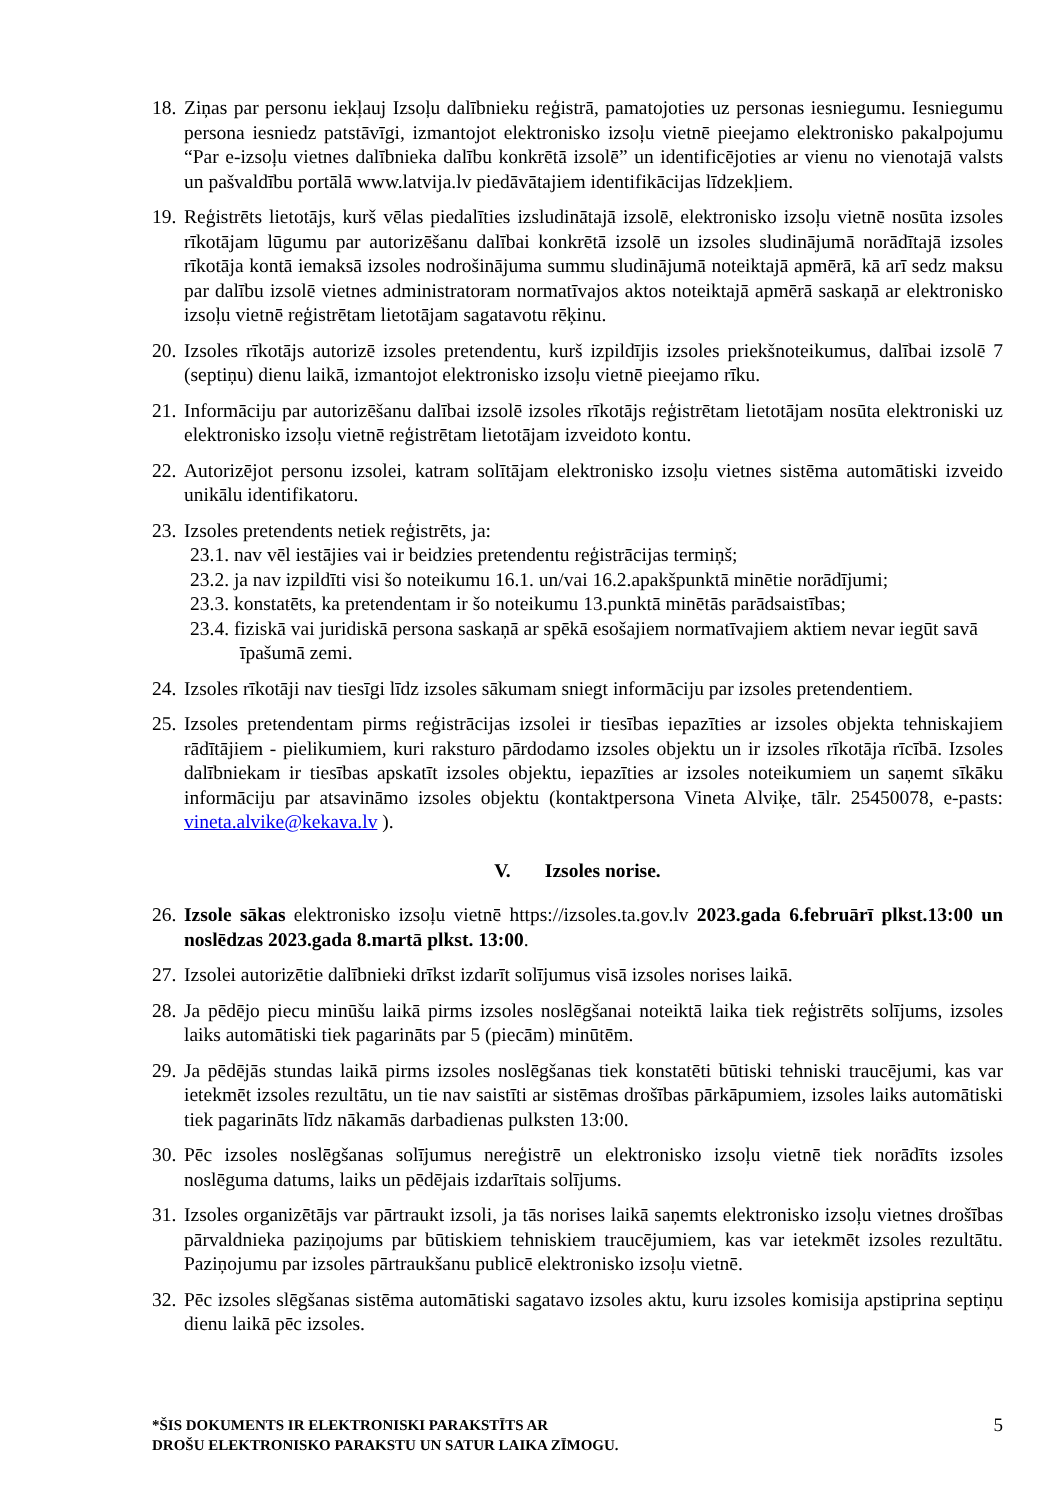18. Ziņas par personu iekļauj Izsoļu dalībnieku reģistrā, pamatojoties uz personas iesniegumu. Iesniegumu persona iesniedz patstāvīgi, izmantojot elektronisko izsoļu vietnē pieejamo elektronisko pakalpojumu “Par e-izsoļu vietnes dalībnieka dalību konkrētā izsolē” un identificējoties ar vienu no vienotajā valsts un pašvaldību portālā www.latvija.lv piedāvātajiem identifikācijas līdzekļiem.
19. Reģistrēts lietotājs, kurš vēlas piedalīties izsludinātajā izsolē, elektronisko izsoļu vietnē nosūta izsoles rīkotājam lūgumu par autorizēšanu dalībai konkrētā izsolē un izsoles sludinājumā norādītajā izsoles rīkotāja kontā iemaksā izsoles nodrošinājuma summu sludinājumā noteiktajā apmērā, kā arī sedz maksu par dalību izsolē vietnes administratoram normatīvajos aktos noteiktajā apmērā saskaņā ar elektronisko izsoļu vietnē reģistrētam lietotājam sagatavotu rēķinu.
20. Izsoles rīkotājs autorizē izsoles pretendentu, kurš izpildījis izsoles priekšnoteikumus, dalībai izsolē 7 (septiņu) dienu laikā, izmantojot elektronisko izsoļu vietnē pieejamo rīku.
21. Informāciju par autorizēšanu dalībai izsolē izsoles rīkotājs reģistrētam lietotājam nosūta elektroniski uz elektronisko izsoļu vietnē reģistrētam lietotājam izveidoto kontu.
22. Autorizējot personu izsolei, katram solītājam elektronisko izsoļu vietnes sistēma automātiski izveido unikālu identifikatoru.
23. Izsoles pretendents netiek reģistrēts, ja:
23.1. nav vēl iestājies vai ir beidzies pretendentu reģistrācijas termiņš;
23.2. ja nav izpildīti visi šo noteikumu 16.1. un/vai 16.2.apakšpunktā minētie norādījumi;
23.3. konstatēts, ka pretendentam ir šo noteikumu 13.punktā minētās parādsaistības;
23.4. fiziskā vai juridiskā persona saskaņā ar spēkā esošajiem normatīvajiem aktiem nevar iegūt savā īpašumā zemi.
24. Izsoles rīkotāji nav tiesīgi līdz izsoles sākumam sniegt informāciju par izsoles pretendentiem.
25. Izsoles pretendentam pirms reģistrācijas izsolei ir tiesības iepazīties ar izsoles objekta tehniskajiem rādītājiem - pielikumiem, kuri raksturo pārdodamo izsoles objektu un ir izsoles rīkotāja rīcībā. Izsoles dalībniekam ir tiesības apskatīt izsoles objektu, iepazīties ar izsoles noteikumiem un saņemt sīkāku informāciju par atsavināmo izsoles objektu (kontaktpersona Vineta Alviķe, tālr. 25450078, e-pasts: vineta.alvike@kekava.lv ).
V. Izsoles norise.
26. Izsole sākas elektronisko izsoļu vietnē https://izsoles.ta.gov.lv 2023.gada 6.februārī plkst.13:00 un noslēdzas 2023.gada 8.martā plkst. 13:00.
27. Izsolei autorizētie dalībnieki drīkst izdarīt solījumus visā izsoles norises laikā.
28. Ja pēdējo piecu minūšu laikā pirms izsoles noslēgšanai noteiktā laika tiek reģistrēts solījums, izsoles laiks automātiski tiek pagarināts par 5 (piecām) minūtēm.
29. Ja pēdējās stundas laikā pirms izsoles noslēgšanas tiek konstatēti būtiski tehniski traucējumi, kas var ietekmēt izsoles rezultātu, un tie nav saistīti ar sistēmas drošības pārkāpumiem, izsoles laiks automātiski tiek pagarināts līdz nākamās darbadienas pulksten 13:00.
30. Pēc izsoles noslēgšanas solījumus nereģistrē un elektronisko izsoļu vietnē tiek norādīts izsoles noslēguma datums, laiks un pēdējais izdarītais solījums.
31. Izsoles organizētājs var pārtraukt izsoli, ja tās norises laikā saņemts elektronisko izsoļu vietnes drošības pārvaldnieka paziņojums par būtiskiem tehniskiem traucējumiem, kas var ietekmēt izsoles rezultātu. Paziņojumu par izsoles pārtraukšanu publicē elektronisko izsoļu vietnē.
32. Pēc izsoles slēgšanas sistēma automātiski sagatavo izsoles aktu, kuru izsoles komisija apstiprina septiņu dienu laikā pēc izsoles.
*ŠIS DOKUMENTS IR ELEKTRONISKI PARAKSTĪTS AR
DROŠU ELEKTRONISKO PARAKSTU UN SATUR LAIKA ZĪMOGU.
5